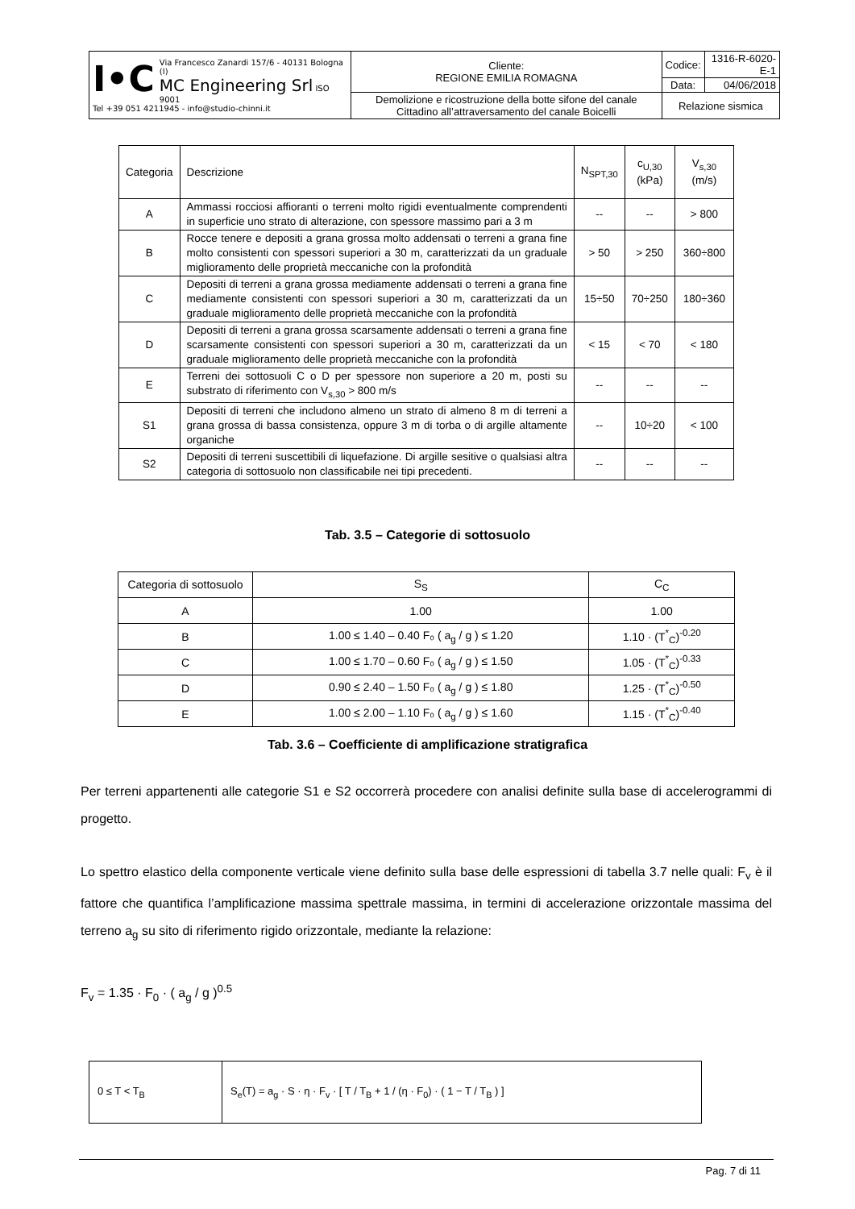| I•C Via Francesco Zanardi 157/6 - 40131 Bologna (I) MC Engineering Srl ISO 9001 Tel +39 051 4211945 - info@studio-chinni.it | Cliente: REGIONE EMILIA ROMAGNA | Codice: | 1316-R-6020-E-1 |
| | | Data: | 04/06/2018 |
| | Demolizione e ricostruzione della botte sifone del canale Cittadino all’attraversamento del canale Boicelli | Relazione sismica | |
| Categoria | Descrizione | N<sub>SPT,30</sub> | c<sub>U,30</sub> (kPa) | V<sub>s,30</sub> (m/s) |
| A | Ammassi rocciosi affioranti o terreni molto rigidi eventualmente comprendenti in superficie uno strato di alterazione, con spessore massimo pari a 3 m | -- | -- | > 800 |
| B | Rocce tenere e depositi a grana grossa molto addensati o terreni a grana fine molto consistenti con spessori superiori a 30 m, caratterizzati da un graduale miglioramento delle proprietà meccaniche con la profondità | > 50 | > 250 | 360÷800 |
| C | Depositi di terreni a grana grossa mediamente addensati o terreni a grana fine mediamente consistenti con spessori superiori a 30 m, caratterizzati da un graduale miglioramento delle proprietà meccaniche con la profondità | 15÷50 | 70÷250 | 180÷360 |
| D | Depositi di terreni a grana grossa scarsamente addensati o terreni a grana fine scarsamente consistenti con spessori superiori a 30 m, caratterizzati da un graduale miglioramento delle proprietà meccaniche con la profondità | < 15 | < 70 | < 180 |
| E | Terreni dei sottosuoli C o D per spessore non superiore a 20 m, posti su substrato di riferimento con V<sub>s,30</sub> > 800 m/s | -- | -- | -- |
| S1 | Depositi di terreni che includono almeno un strato di almeno 8 m di terreni a grana grossa di bassa consistenza, oppure 3 m di torba o di argille altamente organiche | -- | 10÷20 | < 100 |
| S2 | Depositi di terreni suscettibili di liquefazione. Di argille sesitive o qualsiasi altra categoria di sottosuolo non classificabile nei tipi precedenti. | -- | -- | -- |
Tab. 3.5 – Categorie di sottosuolo
| Categoria di sottosuolo | S<sub>S</sub> | C<sub>C</sub> |
| A | 1.00 | 1.00 |
| B | 1.00 ≤ 1.40 – 0.40 F₀ ( a<sub>g</sub> / g ) ≤ 1.20 | 1.10 · (T<sup>*</sup><sub>C</sub>)<sup>-0.20</sup> |
| C | 1.00 ≤ 1.70 – 0.60 F₀ ( a<sub>g</sub> / g ) ≤ 1.50 | 1.05 · (T<sup>*</sup><sub>C</sub>)<sup>-0.33</sup> |
| D | 0.90 ≤ 2.40 – 1.50 F₀ ( a<sub>g</sub> / g ) ≤ 1.80 | 1.25 · (T<sup>*</sup><sub>C</sub>)<sup>-0.50</sup> |
| E | 1.00 ≤ 2.00 – 1.10 F₀ ( a<sub>g</sub> / g ) ≤ 1.60 | 1.15 · (T<sup>*</sup><sub>C</sub>)<sup>-0.40</sup> |
Tab. 3.6 – Coefficiente di amplificazione stratigrafica
Per terreni appartenenti alle categorie S1 e S2 occorrerà procedere con analisi definite sulla base di accelerogrammi di progetto.
Lo spettro elastico della componente verticale viene definito sulla base delle espressioni di tabella 3.7 nelle quali: F<sub>v</sub> è il fattore che quantifica l’amplificazione massima spettrale massima, in termini di accelerazione orizzontale massima del terreno a<sub>g</sub> su sito di riferimento rigido orizzontale, mediante la relazione:
F<sub>v</sub> = 1.35 · F<sub>0</sub> · ( a<sub>g</sub> / g )<sup>0.5</sup>
| 0 ≤ T < T<sub>B</sub> | S<sub>e</sub>(T) = a<sub>g</sub> · S · η · F<sub>v</sub> · [ T / T<sub>B</sub> + 1 / (η · F<sub>0</sub>) · ( 1 − T / T<sub>B</sub> ) ] |
Pag. 7 di 11